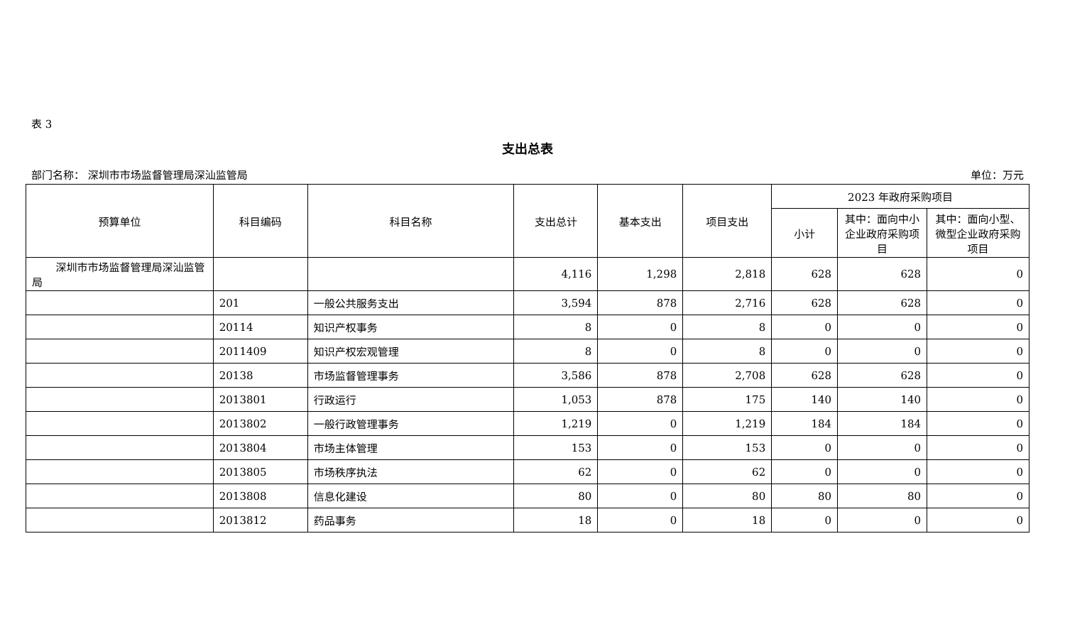表 3
支出总表
部门名称： 深圳市市场监督管理局深汕监管局 单位：万元
| 预算单位 | 科目编码 | 科目名称 | 支出总计 | 基本支出 | 项目支出 | 2023 年政府采购项目 | | |
| --- | --- | --- | --- | --- | --- | --- | --- | --- |
| | | | | | | 小计 | 其中：面向中小企业政府采购项目 | 其中：面向小型、微型企业政府采购项目 |
| 深圳市市场监督管理局深汕监管局 | | | 4,116 | 1,298 | 2,818 | 628 | 628 | 0 |
| | 201 | 一般公共服务支出 | 3,594 | 878 | 2,716 | 628 | 628 | 0 |
| | 20114 | 知识产权事务 | 8 | 0 | 8 | 0 | 0 | 0 |
| | 2011409 | 知识产权宏观管理 | 8 | 0 | 8 | 0 | 0 | 0 |
| | 20138 | 市场监督管理事务 | 3,586 | 878 | 2,708 | 628 | 628 | 0 |
| | 2013801 | 行政运行 | 1,053 | 878 | 175 | 140 | 140 | 0 |
| | 2013802 | 一般行政管理事务 | 1,219 | 0 | 1,219 | 184 | 184 | 0 |
| | 2013804 | 市场主体管理 | 153 | 0 | 153 | 0 | 0 | 0 |
| | 2013805 | 市场秩序执法 | 62 | 0 | 62 | 0 | 0 | 0 |
| | 2013808 | 信息化建设 | 80 | 0 | 80 | 80 | 80 | 0 |
| | 2013812 | 药品事务 | 18 | 0 | 18 | 0 | 0 | 0 |